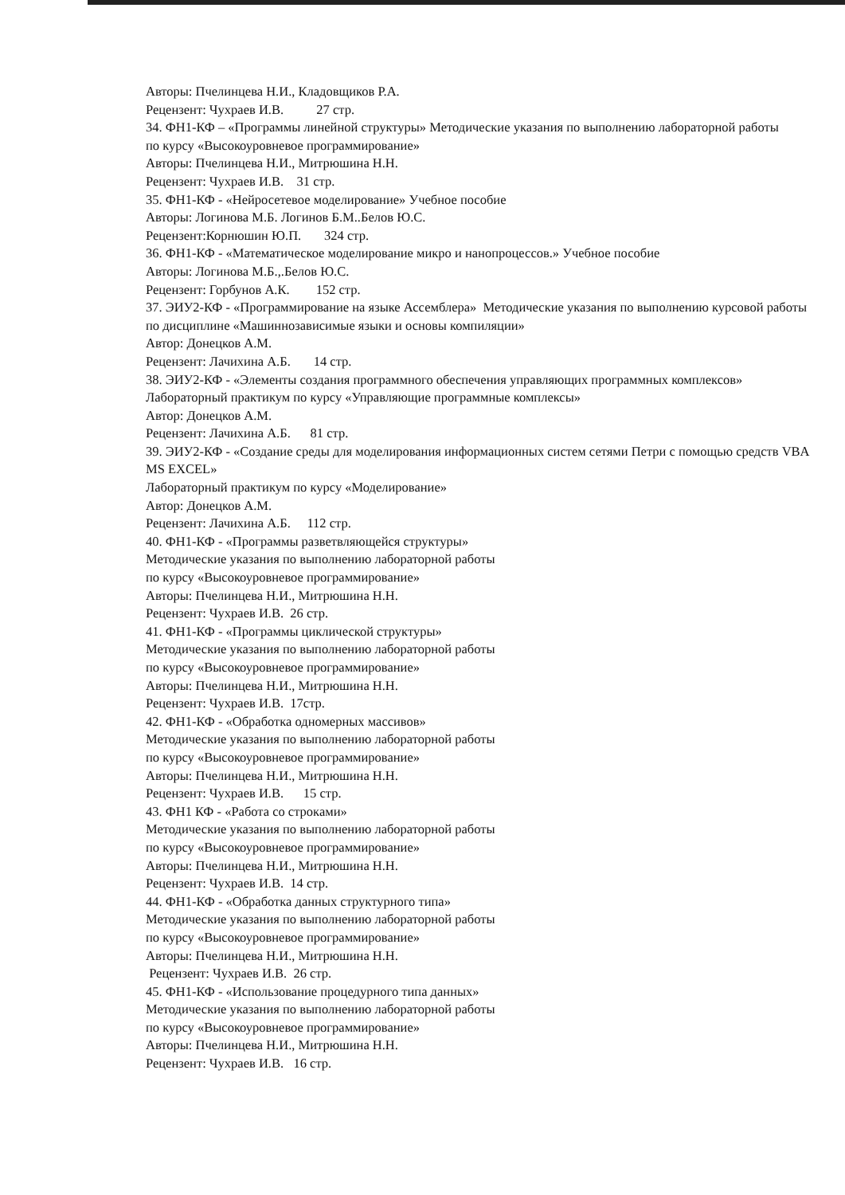Авторы: Пчелинцева Н.И., Кладовщиков Р.А.
Рецензент: Чухраев И.В. 27 стр.
34. ФН1-КФ – «Программы линейной структуры» Методические указания по выполнению лабораторной работы
по курсу «Высокоуровневое программирование»
Авторы: Пчелинцева Н.И., Митрюшина Н.Н.
Рецензент: Чухраев И.В. 31 стр.
35. ФН1-КФ - «Нейросетевое моделирование» Учебное пособие
Авторы: Логинова М.Б. Логинов Б.М..Белов Ю.С.
Рецензент:Корнюшин Ю.П. 324 стр.
36. ФН1-КФ - «Математическое моделирование микро и нанопроцессов.» Учебное пособие
Авторы: Логинова М.Б.,.Белов Ю.С.
Рецензент: Горбунов А.К. 152 стр.
37. ЭИУ2-КФ - «Программирование на языке Ассемблера» Методические указания по выполнению курсовой работы по дисциплине «Машиннозависимые языки и основы компиляции»
Автор: Донецков А.М.
Рецензент: Лачихина А.Б. 14 стр.
38. ЭИУ2-КФ - «Элементы создания программного обеспечения управляющих программных комплексов»
Лабораторный практикум по курсу «Управляющие программные комплексы»
Автор: Донецков А.М.
Рецензент: Лачихина А.Б. 81 стр.
39. ЭИУ2-КФ - «Создание среды для моделирования информационных систем сетями Петри с помощью средств VBA MS EXCEL»
Лабораторный практикум по курсу «Моделирование»
Автор: Донецков А.М.
Рецензент: Лачихина А.Б. 112 стр.
40. ФН1-КФ - «Программы разветвляющейся структуры»
Методические указания по выполнению лабораторной работы
по курсу «Высокоуровневое программирование»
Авторы: Пчелинцева Н.И., Митрюшина Н.Н.
Рецензент: Чухраев И.В. 26 стр.
41. ФН1-КФ - «Программы циклической структуры»
Методические указания по выполнению лабораторной работы
по курсу «Высокоуровневое программирование»
Авторы: Пчелинцева Н.И., Митрюшина Н.Н.
Рецензент: Чухраев И.В. 17стр.
42. ФН1-КФ - «Обработка одномерных массивов»
Методические указания по выполнению лабораторной работы
по курсу «Высокоуровневое программирование»
Авторы: Пчелинцева Н.И., Митрюшина Н.Н.
Рецензент: Чухраев И.В. 15 стр.
43. ФН1 КФ - «Работа со строками»
Методические указания по выполнению лабораторной работы
по курсу «Высокоуровневое программирование»
Авторы: Пчелинцева Н.И., Митрюшина Н.Н.
Рецензент: Чухраев И.В. 14 стр.
44. ФН1-КФ - «Обработка данных структурного типа»
Методические указания по выполнению лабораторной работы
по курсу «Высокоуровневое программирование»
Авторы: Пчелинцева Н.И., Митрюшина Н.Н.
Рецензент: Чухраев И.В. 26 стр.
45. ФН1-КФ - «Использование процедурного типа данных»
Методические указания по выполнению лабораторной работы
по курсу «Высокоуровневое программирование»
Авторы: Пчелинцева Н.И., Митрюшина Н.Н.
Рецензент: Чухраев И.В. 16 стр.